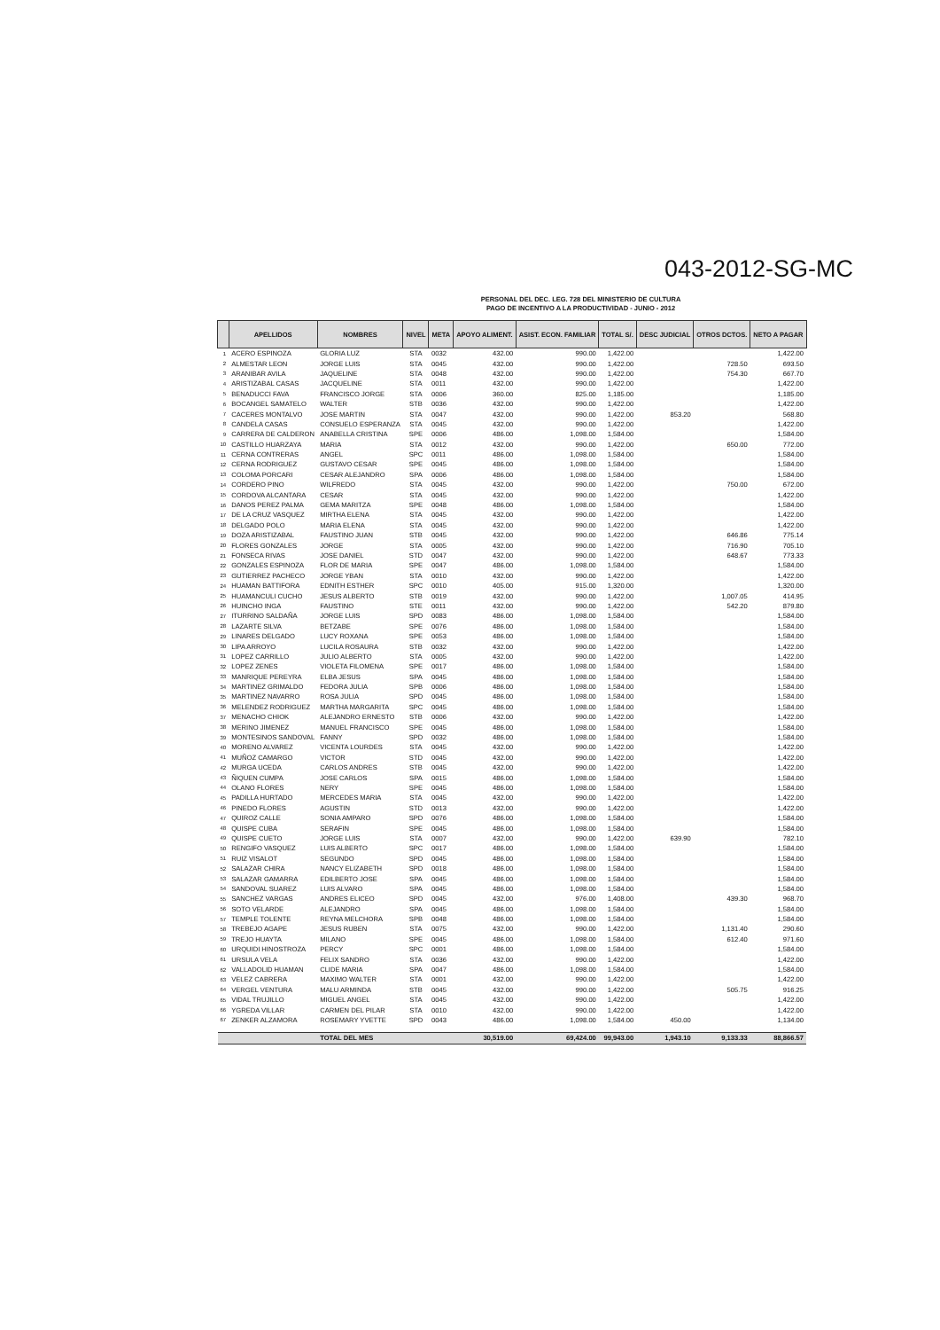043-2012-SG-MC
PERSONAL DEL DEC. LEG. 728 DEL MINISTERIO DE CULTURA
PAGO DE INCENTIVO A LA PRODUCTIVIDAD - JUNIO - 2012
| | APELLIDOS | NOMBRES | NIVEL | META | APOYO ALIMENT. | ASIST. ECON. FAMILIAR | TOTAL S/. | DESC JUDICIAL | OTROS DCTOS. | NETO A PAGAR |
| --- | --- | --- | --- | --- | --- | --- | --- | --- | --- | --- |
| 1 | ACERO ESPINOZA | GLORIA LUZ | STA | 0032 | 432.00 | 990.00 | 1,422.00 | | | 1,422.00 |
| 2 | ALMESTAR LEON | JORGE LUIS | STA | 0045 | 432.00 | 990.00 | 1,422.00 | | 728.50 | 693.50 |
| 3 | ARANIBAR AVILA | JAQUELINE | STA | 0048 | 432.00 | 990.00 | 1,422.00 | | 754.30 | 667.70 |
| 4 | ARISTIZABAL CASAS | JACQUELINE | STA | 0011 | 432.00 | 990.00 | 1,422.00 | | | 1,422.00 |
| 5 | BENADUCCI FAVA | FRANCISCO JORGE | STA | 0006 | 360.00 | 825.00 | 1,185.00 | | | 1,185.00 |
| 6 | BOCANGEL SAMATELO | WALTER | STB | 0036 | 432.00 | 990.00 | 1,422.00 | | | 1,422.00 |
| 7 | CACERES MONTALVO | JOSE MARTIN | STA | 0047 | 432.00 | 990.00 | 1,422.00 | 853.20 | | 568.80 |
| 8 | CANDELA CASAS | CONSUELO ESPERANZA | STA | 0045 | 432.00 | 990.00 | 1,422.00 | | | 1,422.00 |
| 9 | CARRERA DE CALDERON | ANABELLA CRISTINA | SPE | 0006 | 486.00 | 1,098.00 | 1,584.00 | | | 1,584.00 |
| 10 | CASTILLO HUARZAYA | MARIA | STA | 0012 | 432.00 | 990.00 | 1,422.00 | | 650.00 | 772.00 |
| 11 | CERNA CONTRERAS | ANGEL | SPC | 0011 | 486.00 | 1,098.00 | 1,584.00 | | | 1,584.00 |
| 12 | CERNA RODRIGUEZ | GUSTAVO CESAR | SPE | 0045 | 486.00 | 1,098.00 | 1,584.00 | | | 1,584.00 |
| 13 | COLOMA PORCARI | CESAR ALEJANDRO | SPA | 0006 | 486.00 | 1,098.00 | 1,584.00 | | | 1,584.00 |
| 14 | CORDERO PINO | WILFREDO | STA | 0045 | 432.00 | 990.00 | 1,422.00 | | 750.00 | 672.00 |
| 15 | CORDOVA ALCANTARA | CESAR | STA | 0045 | 432.00 | 990.00 | 1,422.00 | | | 1,422.00 |
| 16 | DANOS PEREZ PALMA | GEMA MARITZA | SPE | 0048 | 486.00 | 1,098.00 | 1,584.00 | | | 1,584.00 |
| 17 | DE LA CRUZ VASQUEZ | MIRTHA ELENA | STA | 0045 | 432.00 | 990.00 | 1,422.00 | | | 1,422.00 |
| 18 | DELGADO POLO | MARIA ELENA | STA | 0045 | 432.00 | 990.00 | 1,422.00 | | | 1,422.00 |
| 19 | DOZA ARISTIZABAL | FAUSTINO JUAN | STB | 0045 | 432.00 | 990.00 | 1,422.00 | | 646.86 | 775.14 |
| 20 | FLORES GONZALES | JORGE | STA | 0005 | 432.00 | 990.00 | 1,422.00 | | 716.90 | 705.10 |
| 21 | FONSECA RIVAS | JOSE DANIEL | STD | 0047 | 432.00 | 990.00 | 1,422.00 | | 648.67 | 773.33 |
| 22 | GONZALES ESPINOZA | FLOR DE MARIA | SPE | 0047 | 486.00 | 1,098.00 | 1,584.00 | | | 1,584.00 |
| 23 | GUTIERREZ PACHECO | JORGE YBAN | STA | 0010 | 432.00 | 990.00 | 1,422.00 | | | 1,422.00 |
| 24 | HUAMAN BATTIFORA | EDNITH ESTHER | SPC | 0010 | 405.00 | 915.00 | 1,320.00 | | | 1,320.00 |
| 25 | HUAMANCULI CUCHO | JESUS ALBERTO | STB | 0019 | 432.00 | 990.00 | 1,422.00 | | 1,007.05 | 414.95 |
| 26 | HUINCHO INGA | FAUSTINO | STE | 0011 | 432.00 | 990.00 | 1,422.00 | | 542.20 | 879.80 |
| 27 | ITURRINO SALDAÑA | JORGE LUIS | SPD | 0083 | 486.00 | 1,098.00 | 1,584.00 | | | 1,584.00 |
| 28 | LAZARTE SILVA | BETZABE | SPE | 0076 | 486.00 | 1,098.00 | 1,584.00 | | | 1,584.00 |
| 29 | LINARES DELGADO | LUCY ROXANA | SPE | 0053 | 486.00 | 1,098.00 | 1,584.00 | | | 1,584.00 |
| 30 | LIPA ARROYO | LUCILA ROSAURA | STB | 0032 | 432.00 | 990.00 | 1,422.00 | | | 1,422.00 |
| 31 | LOPEZ CARRILLO | JULIO ALBERTO | STA | 0005 | 432.00 | 990.00 | 1,422.00 | | | 1,422.00 |
| 32 | LOPEZ ZENES | VIOLETA FILOMENA | SPE | 0017 | 486.00 | 1,098.00 | 1,584.00 | | | 1,584.00 |
| 33 | MANRIQUE PEREYRA | ELBA JESUS | SPA | 0045 | 486.00 | 1,098.00 | 1,584.00 | | | 1,584.00 |
| 34 | MARTINEZ GRIMALDO | FEDORA JULIA | SPB | 0006 | 486.00 | 1,098.00 | 1,584.00 | | | 1,584.00 |
| 35 | MARTINEZ NAVARRO | ROSA JULIA | SPD | 0045 | 486.00 | 1,098.00 | 1,584.00 | | | 1,584.00 |
| 36 | MELENDEZ RODRIGUEZ | MARTHA MARGARITA | SPC | 0045 | 486.00 | 1,098.00 | 1,584.00 | | | 1,584.00 |
| 37 | MENACHO CHIOK | ALEJANDRO ERNESTO | STB | 0006 | 432.00 | 990.00 | 1,422.00 | | | 1,422.00 |
| 38 | MERINO JIMENEZ | MANUEL FRANCISCO | SPE | 0045 | 486.00 | 1,098.00 | 1,584.00 | | | 1,584.00 |
| 39 | MONTESINOS SANDOVAL | FANNY | SPD | 0032 | 486.00 | 1,098.00 | 1,584.00 | | | 1,584.00 |
| 40 | MORENO ALVAREZ | VICENTA LOURDES | STA | 0045 | 432.00 | 990.00 | 1,422.00 | | | 1,422.00 |
| 41 | MUÑOZ CAMARGO | VICTOR | STD | 0045 | 432.00 | 990.00 | 1,422.00 | | | 1,422.00 |
| 42 | MURGA UCEDA | CARLOS ANDRES | STB | 0045 | 432.00 | 990.00 | 1,422.00 | | | 1,422.00 |
| 43 | ÑIQUEN CUMPA | JOSE CARLOS | SPA | 0015 | 486.00 | 1,098.00 | 1,584.00 | | | 1,584.00 |
| 44 | OLANO FLORES | NERY | SPE | 0045 | 486.00 | 1,098.00 | 1,584.00 | | | 1,584.00 |
| 45 | PADILLA HURTADO | MERCEDES MARIA | STA | 0045 | 432.00 | 990.00 | 1,422.00 | | | 1,422.00 |
| 46 | PINEDO FLORES | AGUSTIN | STD | 0013 | 432.00 | 990.00 | 1,422.00 | | | 1,422.00 |
| 47 | QUIROZ CALLE | SONIA AMPARO | SPD | 0076 | 486.00 | 1,098.00 | 1,584.00 | | | 1,584.00 |
| 48 | QUISPE CUBA | SERAFIN | SPE | 0045 | 486.00 | 1,098.00 | 1,584.00 | | | 1,584.00 |
| 49 | QUISPE CUETO | JORGE LUIS | STA | 0007 | 432.00 | 990.00 | 1,422.00 | 639.90 | | 782.10 |
| 50 | RENGIFO VASQUEZ | LUIS ALBERTO | SPC | 0017 | 486.00 | 1,098.00 | 1,584.00 | | | 1,584.00 |
| 51 | RUIZ VISALOT | SEGUNDO | SPD | 0045 | 486.00 | 1,098.00 | 1,584.00 | | | 1,584.00 |
| 52 | SALAZAR CHIRA | NANCY ELIZABETH | SPD | 0018 | 486.00 | 1,098.00 | 1,584.00 | | | 1,584.00 |
| 53 | SALAZAR GAMARRA | EDILBERTO JOSE | SPA | 0045 | 486.00 | 1,098.00 | 1,584.00 | | | 1,584.00 |
| 54 | SANDOVAL SUAREZ | LUIS ALVARO | SPA | 0045 | 486.00 | 1,098.00 | 1,584.00 | | | 1,584.00 |
| 55 | SANCHEZ VARGAS | ANDRES ELICEO | SPD | 0045 | 432.00 | 976.00 | 1,408.00 | | 439.30 | 968.70 |
| 56 | SOTO VELARDE | ALEJANDRO | SPA | 0045 | 486.00 | 1,098.00 | 1,584.00 | | | 1,584.00 |
| 57 | TEMPLE TOLENTE | REYNA MELCHORA | SPB | 0048 | 486.00 | 1,098.00 | 1,584.00 | | | 1,584.00 |
| 58 | TREBEJO AGAPE | JESUS RUBEN | STA | 0075 | 432.00 | 990.00 | 1,422.00 | | 1,131.40 | 290.60 |
| 59 | TREJO HUAYTA | MILANO | SPE | 0045 | 486.00 | 1,098.00 | 1,584.00 | | 612.40 | 971.60 |
| 60 | URQUIDI HINOSTROZA | PERCY | SPC | 0001 | 486.00 | 1,098.00 | 1,584.00 | | | 1,584.00 |
| 61 | URSULA VELA | FELIX SANDRO | STA | 0036 | 432.00 | 990.00 | 1,422.00 | | | 1,422.00 |
| 62 | VALLADOLID HUAMAN | CLIDE MARIA | SPA | 0047 | 486.00 | 1,098.00 | 1,584.00 | | | 1,584.00 |
| 63 | VELEZ CABRERA | MAXIMO WALTER | STA | 0001 | 432.00 | 990.00 | 1,422.00 | | | 1,422.00 |
| 64 | VERGEL VENTURA | MALU ARMINDA | STB | 0045 | 432.00 | 990.00 | 1,422.00 | | 505.75 | 916.25 |
| 65 | VIDAL TRUJILLO | MIGUEL ANGEL | STA | 0045 | 432.00 | 990.00 | 1,422.00 | | | 1,422.00 |
| 66 | YGREDA VILLAR | CARMEN DEL PILAR | STA | 0010 | 432.00 | 990.00 | 1,422.00 | | | 1,422.00 |
| 67 | ZENKER ALZAMORA | ROSEMARY YVETTE | SPD | 0043 | 486.00 | 1,098.00 | 1,584.00 | 450.00 | | 1,134.00 |
| | | TOTAL DEL MES | | | 30,519.00 | 69,424.00 | 99,943.00 | 1,943.10 | 9,133.33 | 88,866.57 |